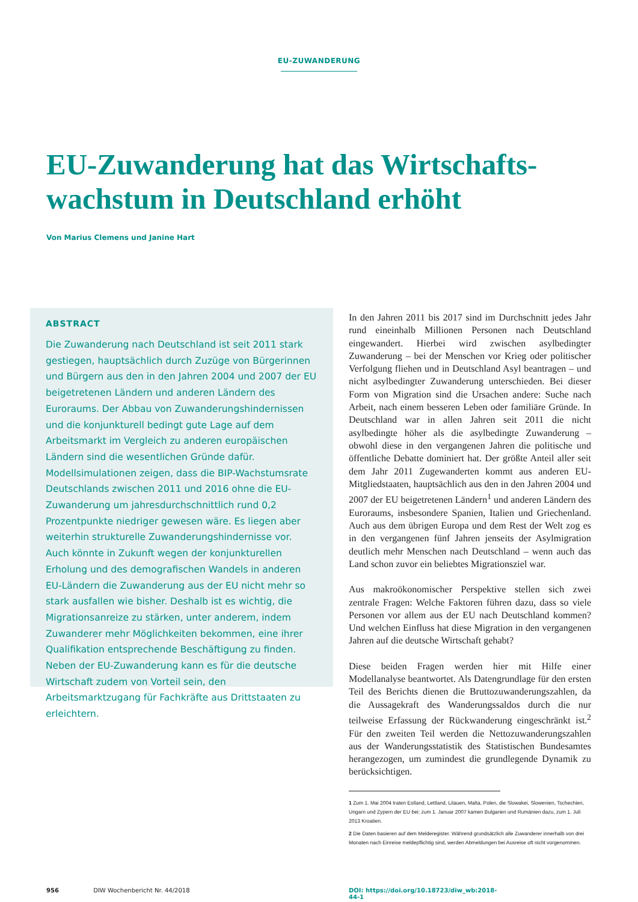EU-ZUWANDERUNG
EU-Zuwanderung hat das Wirtschafts-wachstum in Deutschland erhöht
Von Marius Clemens und Janine Hart
ABSTRACT
Die Zuwanderung nach Deutschland ist seit 2011 stark gestiegen, hauptsächlich durch Zuzüge von Bürgerinnen und Bürgern aus den in den Jahren 2004 und 2007 der EU beigetretenen Ländern und anderen Ländern des Euroraums. Der Abbau von Zuwanderungshindernissen und die konjunkturell bedingt gute Lage auf dem Arbeitsmarkt im Vergleich zu anderen europäischen Ländern sind die wesentlichen Gründe dafür. Modellsimulationen zeigen, dass die BIP-Wachstumsrate Deutschlands zwischen 2011 und 2016 ohne die EU-Zuwanderung um jahresdurchschnittlich rund 0,2 Prozentpunkte niedriger gewesen wäre. Es liegen aber weiterhin strukturelle Zuwanderungshindernisse vor. Auch könnte in Zukunft wegen der konjunkturellen Erholung und des demografischen Wandels in anderen EU-Ländern die Zuwanderung aus der EU nicht mehr so stark ausfallen wie bisher. Deshalb ist es wichtig, die Migrationsanreize zu stärken, unter anderem, indem Zuwanderer mehr Möglichkeiten bekommen, eine ihrer Qualifikation entsprechende Beschäftigung zu finden. Neben der EU-Zuwanderung kann es für die deutsche Wirtschaft zudem von Vorteil sein, den Arbeitsmarktzugang für Fachkräfte aus Drittstaaten zu erleichtern.
In den Jahren 2011 bis 2017 sind im Durchschnitt jedes Jahr rund eineinhalb Millionen Personen nach Deutschland eingewandert. Hierbei wird zwischen asylbedingter Zuwanderung – bei der Menschen vor Krieg oder politischer Verfolgung fliehen und in Deutschland Asyl beantragen – und nicht asylbedingter Zuwanderung unterschieden. Bei dieser Form von Migration sind die Ursachen andere: Suche nach Arbeit, nach einem besseren Leben oder familiäre Gründe. In Deutschland war in allen Jahren seit 2011 die nicht asylbedingte höher als die asylbedingte Zuwanderung – obwohl diese in den vergangenen Jahren die politische und öffentliche Debatte dominiert hat. Der größte Anteil aller seit dem Jahr 2011 Zugewanderten kommt aus anderen EU-Mitgliedstaaten, hauptsächlich aus den in den Jahren 2004 und 2007 der EU beigetretenen Ländern<sup>1</sup> und anderen Ländern des Euroraums, insbesondere Spanien, Italien und Griechenland. Auch aus dem übrigen Europa und dem Rest der Welt zog es in den vergangenen fünf Jahren jenseits der Asylmigration deutlich mehr Menschen nach Deutschland – wenn auch das Land schon zuvor ein beliebtes Migrationsziel war.
Aus makroökonomischer Perspektive stellen sich zwei zentrale Fragen: Welche Faktoren führen dazu, dass so viele Personen vor allem aus der EU nach Deutschland kommen? Und welchen Einfluss hat diese Migration in den vergangenen Jahren auf die deutsche Wirtschaft gehabt?
Diese beiden Fragen werden hier mit Hilfe einer Modellanalyse beantwortet. Als Datengrundlage für den ersten Teil des Berichts dienen die Bruttozuwanderungszahlen, da die Aussagekraft des Wanderungssaldos durch die nur teilweise Erfassung der Rückwanderung eingeschränkt ist.<sup>2</sup> Für den zweiten Teil werden die Nettozuwanderungszahlen aus der Wanderungsstatistik des Statistischen Bundesamtes herangezogen, um zumindest die grundlegende Dynamik zu berücksichtigen.
1 Zum 1. Mai 2004 traten Estland, Lettland, Litauen, Malta, Polen, die Slowakei, Slowenien, Tschechien, Ungarn und Zypern der EU bei; zum 1. Januar 2007 kamen Bulgarien und Rumänien dazu, zum 1. Juli 2013 Kroatien.
2 Die Daten basieren auf dem Melderegister. Während grundsätzlich alle Zuwanderer innerhalb von drei Monaten nach Einreise meldepflichtig sind, werden Abmeldungen bei Ausreise oft nicht vorgenommen.
956 DIW Wochenbericht Nr. 44/2018 DOI: https://doi.org/10.18723/diw_wb:2018-44-1